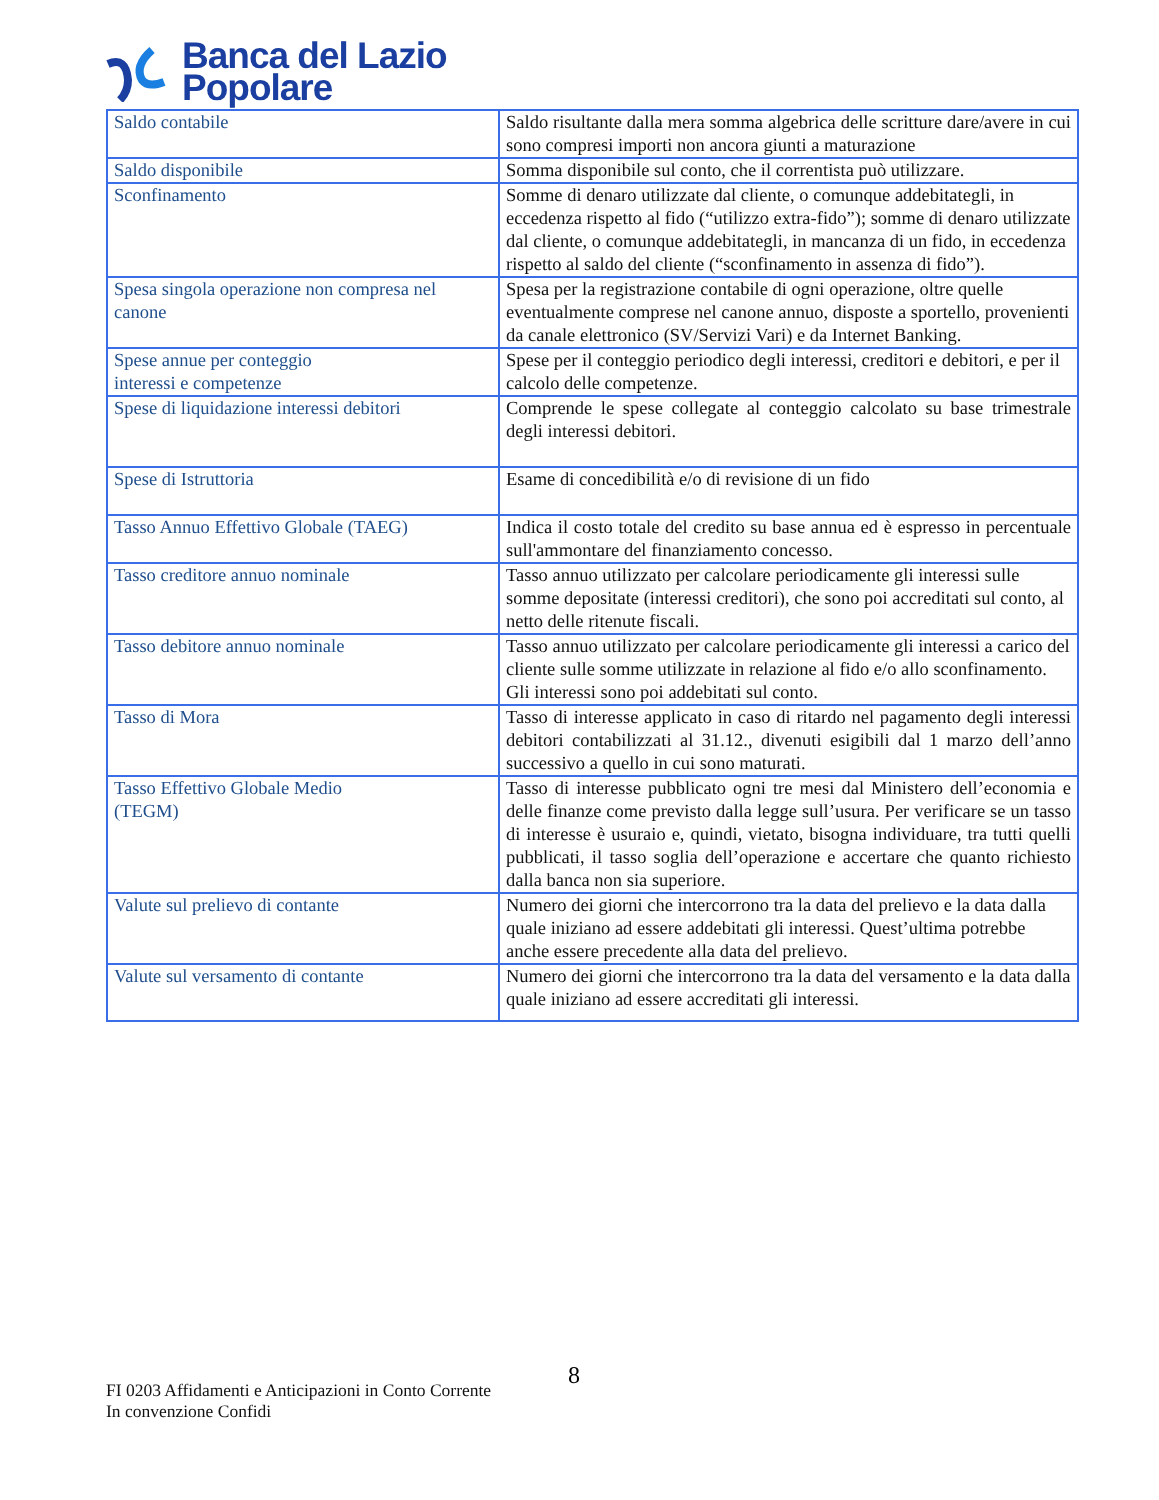Banca del Lazio
Popolare
| Saldo contabile | Saldo risultante dalla mera somma algebrica delle scritture dare/avere in cui sono compresi importi non ancora giunti a maturazione |
| Saldo disponibile | Somma disponibile sul conto, che il correntista può utilizzare. |
| Sconfinamento | Somme di denaro utilizzate dal cliente, o comunque addebitategli, in eccedenza rispetto al fido (“utilizzo extra-fido”); somme di denaro utilizzate dal cliente, o comunque addebitategli, in mancanza di un fido, in eccedenza rispetto al saldo del cliente (“sconfinamento in assenza di fido”). |
| Spesa singola operazione non compresa nel canone | Spesa per la registrazione contabile di ogni operazione, oltre quelle eventualmente comprese nel canone annuo, disposte a sportello, provenienti da canale elettronico (SV/Servizi Vari) e da Internet Banking. |
| Spese annue per conteggio interessi e competenze | Spese per il conteggio periodico degli interessi, creditori e debitori, e per il calcolo delle competenze. |
| Spese di liquidazione interessi debitori | Comprende le spese collegate al conteggio calcolato su base trimestrale degli interessi debitori. |
| Spese di Istruttoria | Esame di concedibilità e/o di revisione di un fido |
| Tasso Annuo Effettivo Globale (TAEG) | Indica il costo totale del credito su base annua ed è espresso in percentuale sull'ammontare del finanziamento concesso. |
| Tasso creditore annuo nominale | Tasso annuo utilizzato per calcolare periodicamente gli interessi sulle somme depositate (interessi creditori), che sono poi accreditati sul conto, al netto delle ritenute fiscali. |
| Tasso debitore annuo nominale | Tasso annuo utilizzato per calcolare periodicamente gli interessi a carico del cliente sulle somme utilizzate in relazione al fido e/o allo sconfinamento. Gli interessi sono poi addebitati sul conto. |
| Tasso di Mora | Tasso di interesse applicato in caso di ritardo nel pagamento degli interessi debitori contabilizzati al 31.12., divenuti esigibili dal 1 marzo dell’anno successivo a quello in cui sono maturati. |
| Tasso Effettivo Globale Medio (TEGM) | Tasso di interesse pubblicato ogni tre mesi dal Ministero dell’economia e delle finanze come previsto dalla legge sull’usura. Per verificare se un tasso di interesse è usuraio e, quindi, vietato, bisogna individuare, tra tutti quelli pubblicati, il tasso soglia dell’operazione e accertare che quanto richiesto dalla banca non sia superiore. |
| Valute sul prelievo di contante | Numero dei giorni che intercorrono tra la data del prelievo e la data dalla quale iniziano ad essere addebitati gli interessi. Quest’ultima potrebbe anche essere precedente alla data del prelievo. |
| Valute sul versamento di contante | Numero dei giorni che intercorrono tra la data del versamento e la data dalla quale iniziano ad essere accreditati gli interessi. |
8
FI 0203 Affidamenti e Anticipazioni in Conto Corrente
In convenzione Confidi